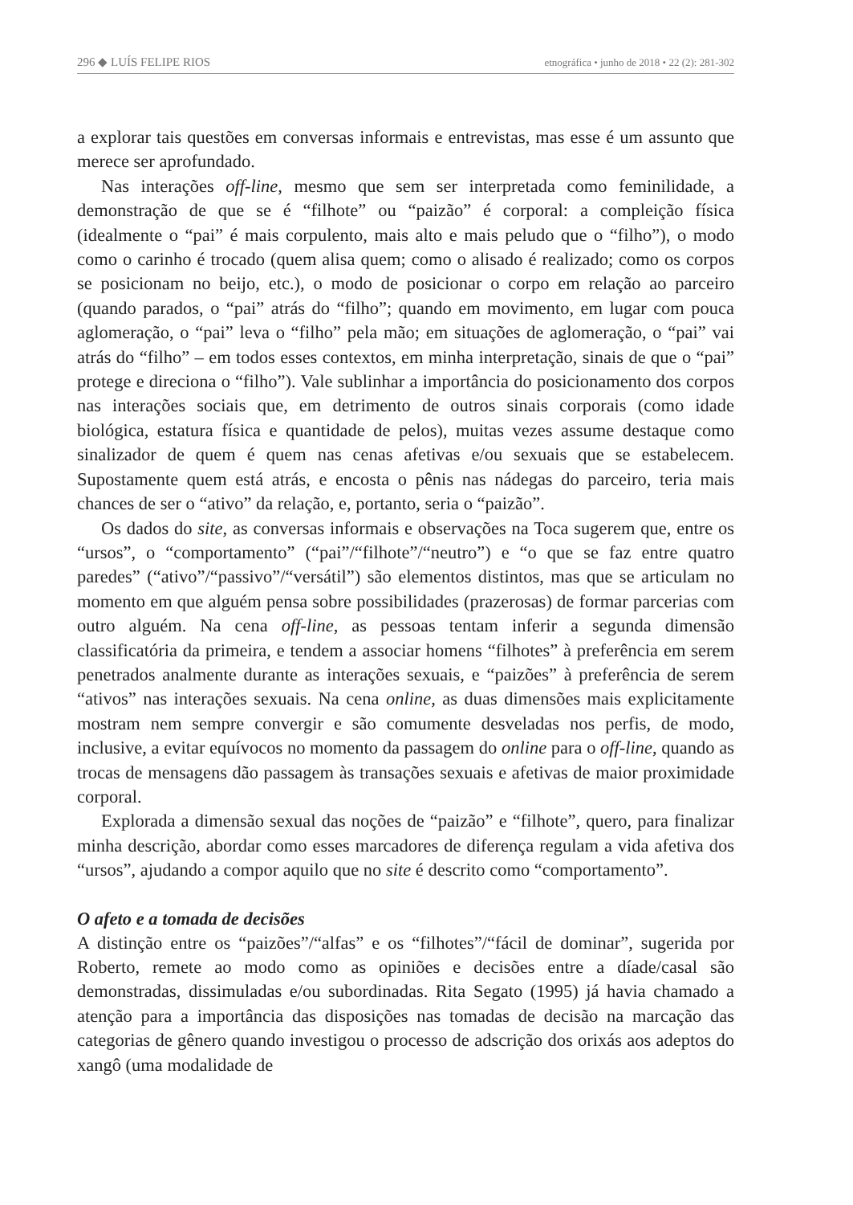296 ◆ LUÍS FELIPE RIOS etnográfica • junho de 2018 • 22 (2): 281-302
a explorar tais questões em conversas informais e entrevistas, mas esse é um assunto que merece ser aprofundado.
Nas interações off-line, mesmo que sem ser interpretada como feminilidade, a demonstração de que se é “filhote” ou “paizão” é corporal: a compleição física (idealmente o “pai” é mais corpulento, mais alto e mais peludo que o “filho”), o modo como o carinho é trocado (quem alisa quem; como o alisado é realizado; como os corpos se posicionam no beijo, etc.), o modo de posicionar o corpo em relação ao parceiro (quando parados, o “pai” atrás do “filho”; quando em movimento, em lugar com pouca aglomeração, o “pai” leva o “filho” pela mão; em situações de aglomeração, o “pai” vai atrás do “filho” – em todos esses contextos, em minha interpretação, sinais de que o “pai” protege e direciona o “filho”). Vale sublinhar a importância do posicionamento dos corpos nas interações sociais que, em detrimento de outros sinais corporais (como idade biológica, estatura física e quantidade de pelos), muitas vezes assume destaque como sinalizador de quem é quem nas cenas afetivas e/ou sexuais que se estabelecem. Supostamente quem está atrás, e encosta o pênis nas nádegas do parceiro, teria mais chances de ser o “ativo” da relação, e, portanto, seria o “paizão”.
Os dados do site, as conversas informais e observações na Toca sugerem que, entre os “ursos”, o “comportamento” (“pai”/“filhote”/“neutro”) e “o que se faz entre quatro paredes” (“ativo”/“passivo”/“versátil”) são elementos distintos, mas que se articulam no momento em que alguém pensa sobre possibilidades (prazerosas) de formar parcerias com outro alguém. Na cena off-line, as pessoas tentam inferir a segunda dimensão classificatória da primeira, e tendem a associar homens “filhotes” à preferência em serem penetrados analmente durante as interações sexuais, e “paizões” à preferência de serem “ativos” nas interações sexuais. Na cena online, as duas dimensões mais explicitamente mostram nem sempre convergir e são comumente desveladas nos perfis, de modo, inclusive, a evitar equívocos no momento da passagem do online para o off-line, quando as trocas de mensagens dão passagem às transações sexuais e afetivas de maior proximidade corporal.
Explorada a dimensão sexual das noções de “paizão” e “filhote”, quero, para finalizar minha descrição, abordar como esses marcadores de diferença regulam a vida afetiva dos “ursos”, ajudando a compor aquilo que no site é descrito como “comportamento”.
O afeto e a tomada de decisões
A distinção entre os “paizões”/“alfas” e os “filhotes”/“fácil de dominar”, sugerida por Roberto, remete ao modo como as opiniões e decisões entre a díade/casal são demonstradas, dissimuladas e/ou subordinadas. Rita Segato (1995) já havia chamado a atenção para a importância das disposições nas tomadas de decisão na marcação das categorias de gênero quando investigou o processo de adscrição dos orixás aos adeptos do xangô (uma modalidade de